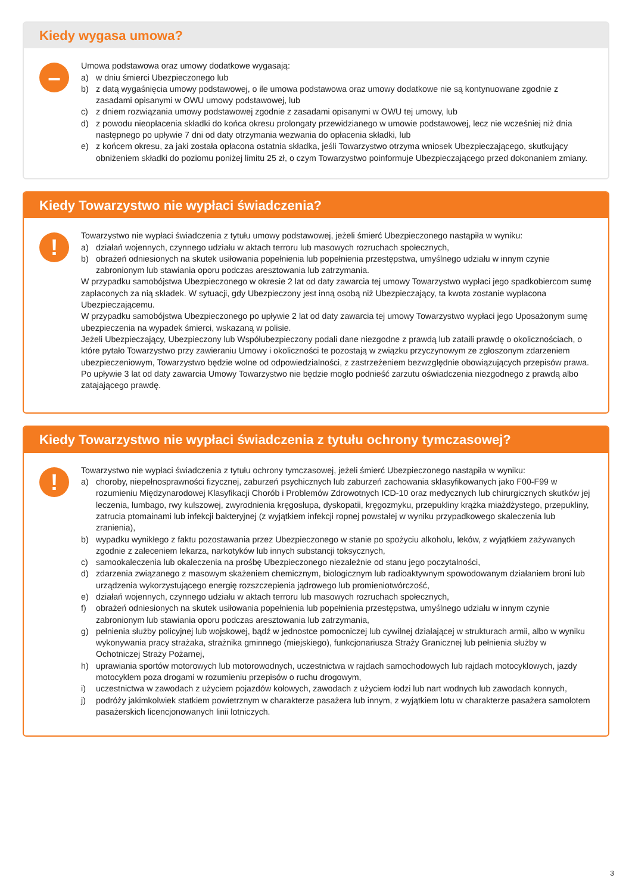Kiedy wygasa umowa?
–
Umowa podstawowa oraz umowy dodatkowe wygasają:
a) w dniu śmierci Ubezpieczonego lub
b) z datą wygaśnięcia umowy podstawowej, o ile umowa podstawowa oraz umowy dodatkowe nie są kontynuowane zgodnie z zasadami opisanymi w OWU umowy podstawowej, lub
c) z dniem rozwiązania umowy podstawowej zgodnie z zasadami opisanymi w OWU tej umowy, lub
d) z powodu nieopłacenia składki do końca okresu prolongaty przewidzianego w umowie podstawowej, lecz nie wcześniej niż dnia następnego po upływie 7 dni od daty otrzymania wezwania do opłacenia składki, lub
e) z końcem okresu, za jaki została opłacona ostatnia składka, jeśli Towarzystwo otrzyma wniosek Ubezpieczającego, skutkujący obniżeniem składki do poziomu poniżej limitu 25 zł, o czym Towarzystwo poinformuje Ubezpieczającego przed dokonaniem zmiany.
Kiedy Towarzystwo nie wypłaci świadczenia?
!
Towarzystwo nie wypłaci świadczenia z tytułu umowy podstawowej, jeżeli śmierć Ubezpieczonego nastąpiła w wyniku:
a) działań wojennych, czynnego udziału w aktach terroru lub masowych rozruchach społecznych,
b) obrażeń odniesionych na skutek usiłowania popełnienia lub popełnienia przestępstwa, umyślnego udziału w innym czynie zabronionym lub stawiania oporu podczas aresztowania lub zatrzymania.
W przypadku samobójstwa Ubezpieczonego w okresie 2 lat od daty zawarcia tej umowy Towarzystwo wypłaci jego spadkobiercom sumę zapłaconych za nią składek. W sytuacji, gdy Ubezpieczony jest inną osobą niż Ubezpieczający, ta kwota zostanie wypłacona Ubezpieczającemu.
W przypadku samobójstwa Ubezpieczonego po upływie 2 lat od daty zawarcia tej umowy Towarzystwo wypłaci jego Uposażonym sumę ubezpieczenia na wypadek śmierci, wskazaną w polisie.
Jeżeli Ubezpieczający, Ubezpieczony lub Współubezpieczony podali dane niezgodne z prawdą lub zataili prawdę o okolicznościach, o które pytało Towarzystwo przy zawieraniu Umowy i okoliczności te pozostają w związku przyczynowym ze zgłoszonym zdarzeniem ubezpieczeniowym, Towarzystwo będzie wolne od odpowiedzialności, z zastrzeżeniem bezwzględnie obowiązujących przepisów prawa. Po upływie 3 lat od daty zawarcia Umowy Towarzystwo nie będzie mogło podnieść zarzutu oświadczenia niezgodnego z prawdą albo zatajającego prawdę.
Kiedy Towarzystwo nie wypłaci świadczenia z tytułu ochrony tymczasowej?
!
Towarzystwo nie wypłaci świadczenia z tytułu ochrony tymczasowej, jeżeli śmierć Ubezpieczonego nastąpiła w wyniku:
a) choroby, niepełnosprawności fizycznej, zaburzeń psychicznych lub zaburzeń zachowania sklasyfikowanych jako F00-F99 w rozumieniu Międzynarodowej Klasyfikacji Chorób i Problemów Zdrowotnych ICD-10 oraz medycznych lub chirurgicznych skutków jej leczenia, lumbago, rwy kulszowej, zwyrodnienia kręgosłupa, dyskopatii, kręgozmyku, przepukliny krążka miażdżystego, przepukliny, zatrucia ptomainami lub infekcji bakteryjnej (z wyjątkiem infekcji ropnej powstałej w wyniku przypadkowego skaleczenia lub zranienia),
b) wypadku wynikłego z faktu pozostawania przez Ubezpieczonego w stanie po spożyciu alkoholu, leków, z wyjątkiem zażywanych zgodnie z zaleceniem lekarza, narkotyków lub innych substancji toksycznych,
c) samookaleczenia lub okaleczenia na prośbę Ubezpieczonego niezależnie od stanu jego poczytalności,
d) zdarzenia związanego z masowym skażeniem chemicznym, biologicznym lub radioaktywnym spowodowanym działaniem broni lub urządzenia wykorzystującego energię rozszczepienia jądrowego lub promieniotwórczość,
e) działań wojennych, czynnego udziału w aktach terroru lub masowych rozruchach społecznych,
f) obrażeń odniesionych na skutek usiłowania popełnienia lub popełnienia przestępstwa, umyślnego udziału w innym czynie zabronionym lub stawiania oporu podczas aresztowania lub zatrzymania,
g) pełnienia służby policyjnej lub wojskowej, bądź w jednostce pomocniczej lub cywilnej działającej w strukturach armii, albo w wyniku wykonywania pracy strażaka, strażnika gminnego (miejskiego), funkcjonariusza Straży Granicznej lub pełnienia służby w Ochotniczej Straży Pożarnej,
h) uprawiania sportów motorowych lub motorowodnych, uczestnictwa w rajdach samochodowych lub rajdach motocyklowych, jazdy motocyklem poza drogami w rozumieniu przepisów o ruchu drogowym,
i) uczestnictwa w zawodach z użyciem pojazdów kołowych, zawodach z użyciem łodzi lub nart wodnych lub zawodach konnych,
j) podróży jakimkolwiek statkiem powietrznym w charakterze pasażera lub innym, z wyjątkiem lotu w charakterze pasażera samolotem pasażerskich licencjonowanych linii lotniczych.
3